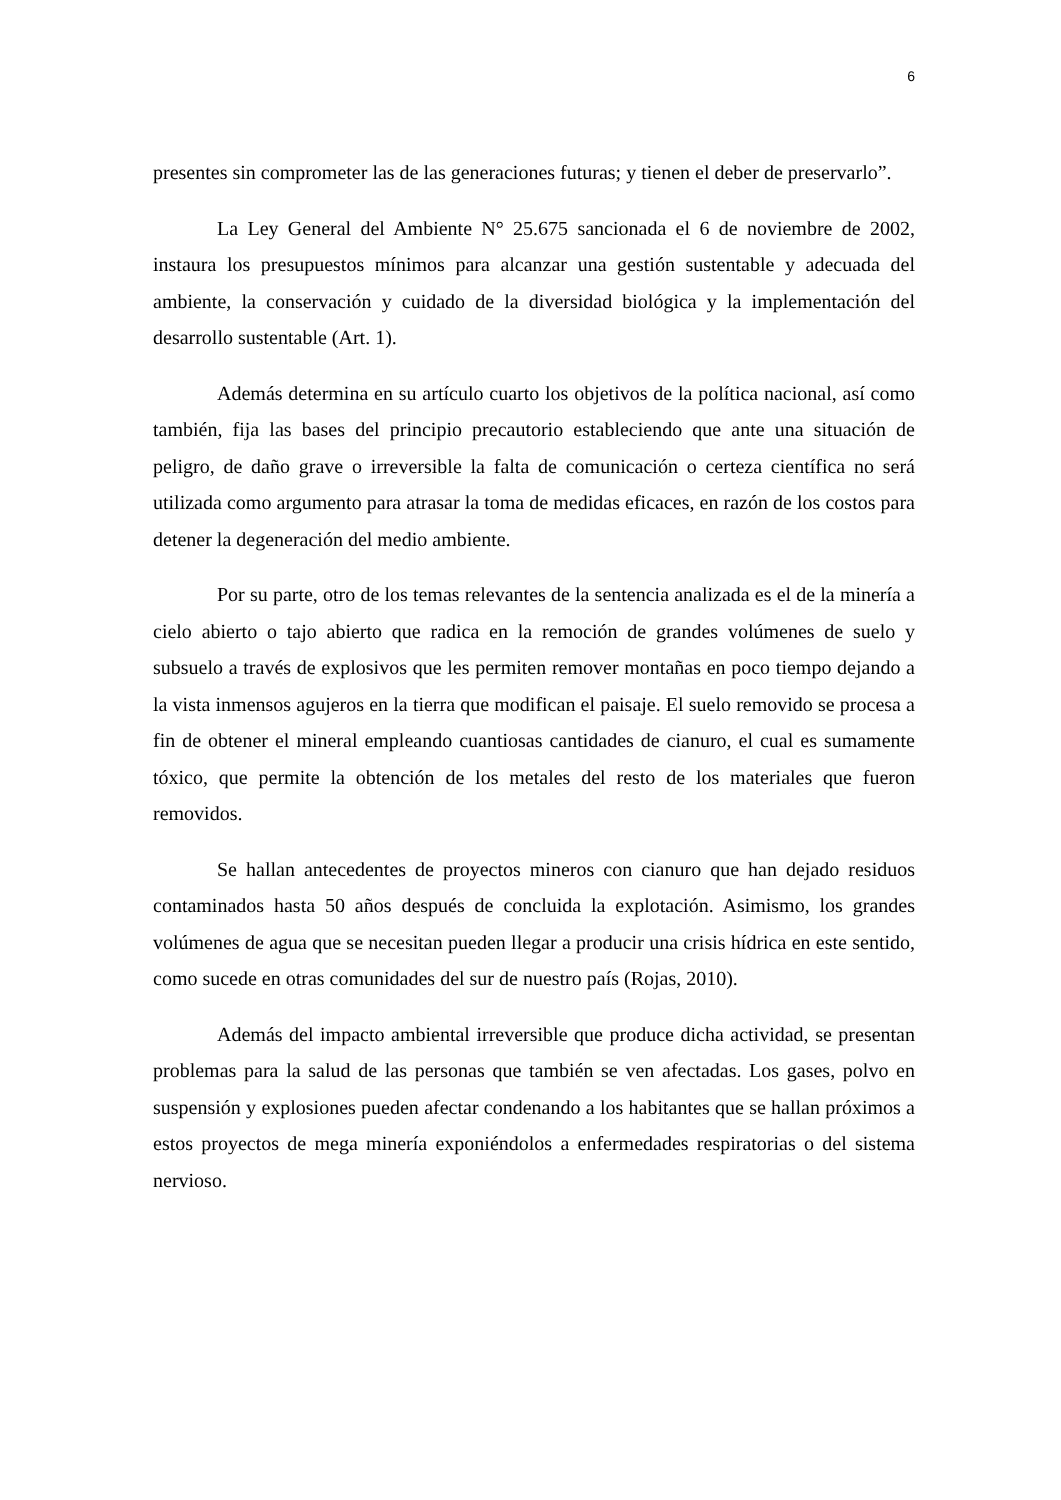6
presentes sin comprometer las de las generaciones futuras; y tienen el deber de preservarlo”.
La Ley General del Ambiente N° 25.675 sancionada el 6 de noviembre de 2002, instaura los presupuestos mínimos para alcanzar una gestión sustentable y adecuada del ambiente, la conservación y cuidado de la diversidad biológica y la implementación del desarrollo sustentable (Art. 1).
Además determina en su artículo cuarto los objetivos de la política nacional, así como también, fija las bases del principio precautorio estableciendo que ante una situación de peligro, de daño grave o irreversible la falta de comunicación o certeza científica no será utilizada como argumento para atrasar la toma de medidas eficaces, en razón de los costos para detener la degeneración del medio ambiente.
Por su parte, otro de los temas relevantes de la sentencia analizada es el de la minería a cielo abierto o tajo abierto que radica en la remoción de grandes volúmenes de suelo y subsuelo a través de explosivos que les permiten remover montañas en poco tiempo dejando a la vista inmensos agujeros en la tierra que modifican el paisaje. El suelo removido se procesa a fin de obtener el mineral empleando cuantiosas cantidades de cianuro, el cual es sumamente tóxico, que permite la obtención de los metales del resto de los materiales que fueron removidos.
Se hallan antecedentes de proyectos mineros con cianuro que han dejado residuos contaminados hasta 50 años después de concluida la explotación. Asimismo, los grandes volúmenes de agua que se necesitan pueden llegar a producir una crisis hídrica en este sentido, como sucede en otras comunidades del sur de nuestro país (Rojas, 2010).
Además del impacto ambiental irreversible que produce dicha actividad, se presentan problemas para la salud de las personas que también se ven afectadas. Los gases, polvo en suspensión y explosiones pueden afectar condenando a los habitantes que se hallan próximos a estos proyectos de mega minería exponiéndolos a enfermedades respiratorias o del sistema nervioso.